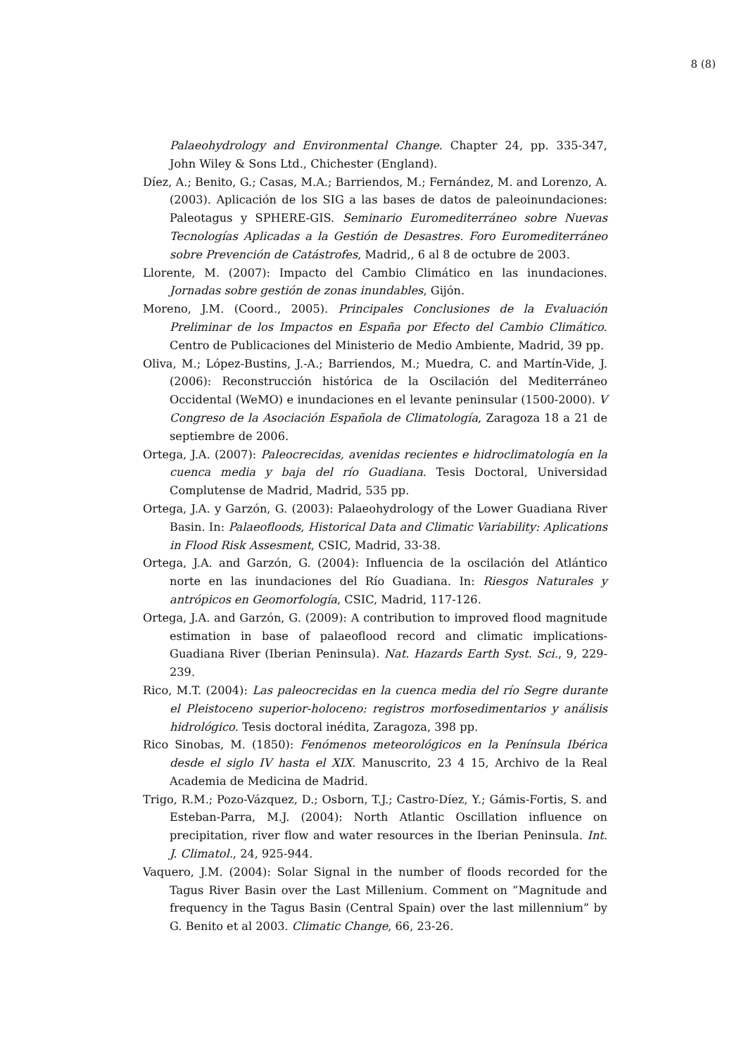8 (8)
Palaeohydrology and Environmental Change. Chapter 24, pp. 335-347, John Wiley & Sons Ltd., Chichester (England).
Díez, A.; Benito, G.; Casas, M.A.; Barriendos, M.; Fernández, M. and Lorenzo, A. (2003). Aplicación de los SIG a las bases de datos de paleoinundaciones: Paleotagus y SPHERE-GIS. Seminario Euromediterráneo sobre Nuevas Tecnologías Aplicadas a la Gestión de Desastres. Foro Euromediterráneo sobre Prevención de Catástrofes, Madrid,, 6 al 8 de octubre de 2003.
Llorente, M. (2007): Impacto del Cambio Climático en las inundaciones. Jornadas sobre gestión de zonas inundables, Gijón.
Moreno, J.M. (Coord., 2005). Principales Conclusiones de la Evaluación Preliminar de los Impactos en España por Efecto del Cambio Climático. Centro de Publicaciones del Ministerio de Medio Ambiente, Madrid, 39 pp.
Oliva, M.; López-Bustins, J.-A.; Barriendos, M.; Muedra, C. and Martín-Vide, J. (2006): Reconstrucción histórica de la Oscilación del Mediterráneo Occidental (WeMO) e inundaciones en el levante peninsular (1500-2000). V Congreso de la Asociación Española de Climatología, Zaragoza 18 a 21 de septiembre de 2006.
Ortega, J.A. (2007): Paleocrecidas, avenidas recientes e hidroclimatología en la cuenca media y baja del río Guadiana. Tesis Doctoral, Universidad Complutense de Madrid, Madrid, 535 pp.
Ortega, J.A. y Garzón, G. (2003): Palaeohydrology of the Lower Guadiana River Basin. In: Palaeofloods, Historical Data and Climatic Variability: Aplications in Flood Risk Assesment, CSIC, Madrid, 33-38.
Ortega, J.A. and Garzón, G. (2004): Influencia de la oscilación del Atlántico norte en las inundaciones del Río Guadiana. In: Riesgos Naturales y antrópicos en Geomorfología, CSIC, Madrid, 117-126.
Ortega, J.A. and Garzón, G. (2009): A contribution to improved flood magnitude estimation in base of palaeoflood record and climatic implications- Guadiana River (Iberian Peninsula). Nat. Hazards Earth Syst. Sci., 9, 229-239.
Rico, M.T. (2004): Las paleocrecidas en la cuenca media del río Segre durante el Pleistoceno superior-holoceno: registros morfosedimentarios y análisis hidrológico. Tesis doctoral inédita, Zaragoza, 398 pp.
Rico Sinobas, M. (1850): Fenómenos meteorológicos en la Península Ibérica desde el siglo IV hasta el XIX. Manuscrito, 23 4 15, Archivo de la Real Academia de Medicina de Madrid.
Trigo, R.M.; Pozo-Vázquez, D.; Osborn, T.J.; Castro-Díez, Y.; Gámis-Fortis, S. and Esteban-Parra, M.J. (2004): North Atlantic Oscillation influence on precipitation, river flow and water resources in the Iberian Peninsula. Int. J. Climatol., 24, 925-944.
Vaquero, J.M. (2004): Solar Signal in the number of floods recorded for the Tagus River Basin over the Last Millenium. Comment on ”Magnitude and frequency in the Tagus Basin (Central Spain) over the last millennium” by G. Benito et al 2003. Climatic Change, 66, 23-26.